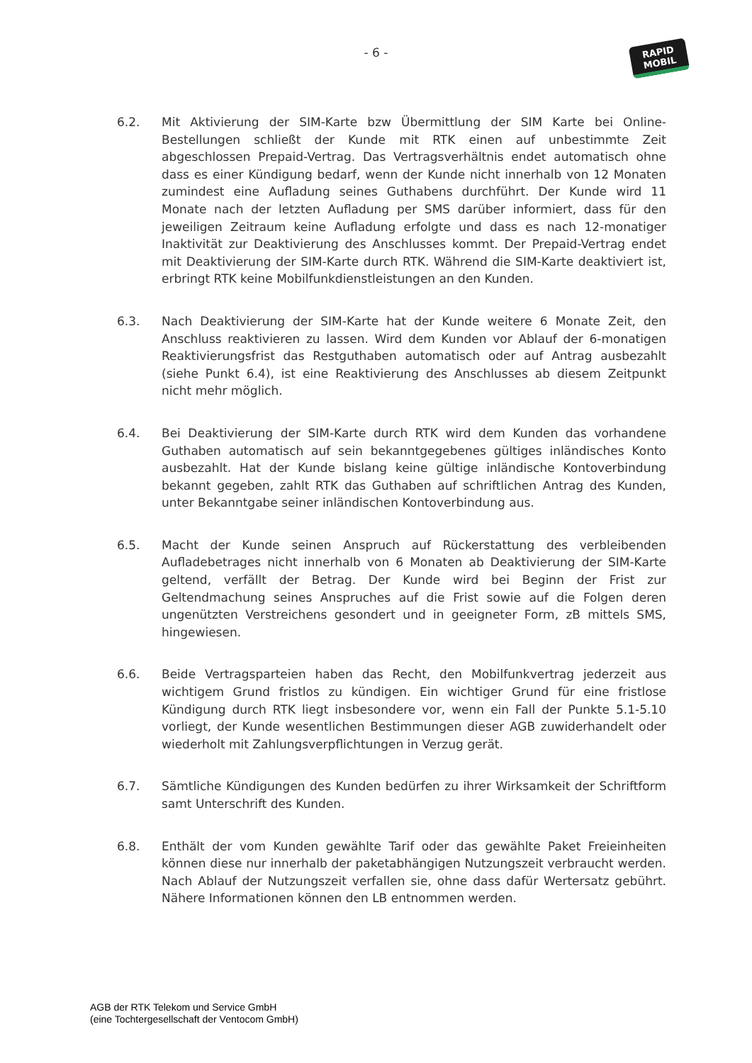- 6 -
RAPID
MOBIL
6.2. Mit Aktivierung der SIM-Karte bzw Übermittlung der SIM Karte bei Online-Bestellungen schließt der Kunde mit RTK einen auf unbestimmte Zeit abgeschlossen Prepaid-Vertrag. Das Vertragsverhältnis endet automatisch ohne dass es einer Kündigung bedarf, wenn der Kunde nicht innerhalb von 12 Monaten zumindest eine Aufladung seines Guthabens durchführt. Der Kunde wird 11 Monate nach der letzten Aufladung per SMS darüber informiert, dass für den jeweiligen Zeitraum keine Aufladung erfolgte und dass es nach 12-monatiger Inaktivität zur Deaktivierung des Anschlusses kommt. Der Prepaid-Vertrag endet mit Deaktivierung der SIM-Karte durch RTK. Während die SIM-Karte deaktiviert ist, erbringt RTK keine Mobilfunkdienstleistungen an den Kunden.
6.3. Nach Deaktivierung der SIM-Karte hat der Kunde weitere 6 Monate Zeit, den Anschluss reaktivieren zu lassen. Wird dem Kunden vor Ablauf der 6-monatigen Reaktivierungsfrist das Restguthaben automatisch oder auf Antrag ausbezahlt (siehe Punkt 6.4), ist eine Reaktivierung des Anschlusses ab diesem Zeitpunkt nicht mehr möglich.
6.4. Bei Deaktivierung der SIM-Karte durch RTK wird dem Kunden das vorhandene Guthaben automatisch auf sein bekanntgegebenes gültiges inländisches Konto ausbezahlt. Hat der Kunde bislang keine gültige inländische Kontoverbindung bekannt gegeben, zahlt RTK das Guthaben auf schriftlichen Antrag des Kunden, unter Bekanntgabe seiner inländischen Kontoverbindung aus.
6.5. Macht der Kunde seinen Anspruch auf Rückerstattung des verbleibenden Aufladebetrages nicht innerhalb von 6 Monaten ab Deaktivierung der SIM-Karte geltend, verfällt der Betrag. Der Kunde wird bei Beginn der Frist zur Geltendmachung seines Anspruches auf die Frist sowie auf die Folgen deren ungenützten Verstreichens gesondert und in geeigneter Form, zB mittels SMS, hingewiesen.
6.6. Beide Vertragsparteien haben das Recht, den Mobilfunkvertrag jederzeit aus wichtigem Grund fristlos zu kündigen. Ein wichtiger Grund für eine fristlose Kündigung durch RTK liegt insbesondere vor, wenn ein Fall der Punkte 5.1-5.10 vorliegt, der Kunde wesentlichen Bestimmungen dieser AGB zuwiderhandelt oder wiederholt mit Zahlungsverpflichtungen in Verzug gerät.
6.7. Sämtliche Kündigungen des Kunden bedürfen zu ihrer Wirksamkeit der Schriftform samt Unterschrift des Kunden.
6.8. Enthält der vom Kunden gewählte Tarif oder das gewählte Paket Freieinheiten können diese nur innerhalb der paketabhängigen Nutzungszeit verbraucht werden. Nach Ablauf der Nutzungszeit verfallen sie, ohne dass dafür Wertersatz gebührt. Nähere Informationen können den LB entnommen werden.
AGB der RTK Telekom und Service GmbH
(eine Tochtergesellschaft der Ventocom GmbH)